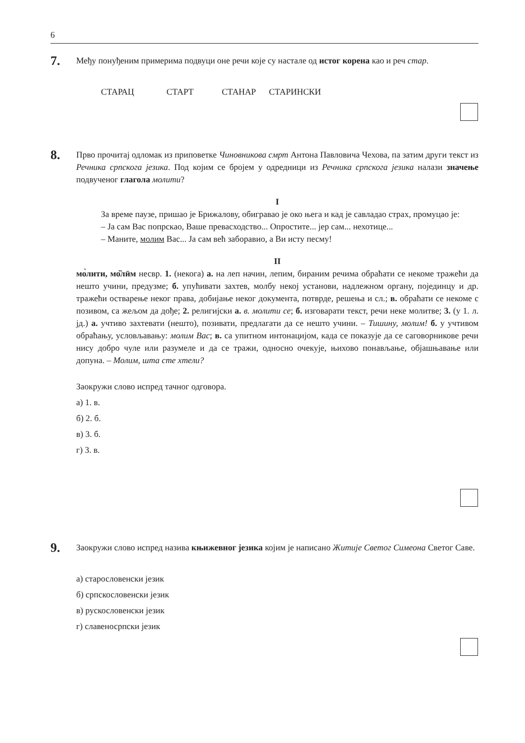6
7.
Међу понуђеним примерима подвуци оне речи које су настале од истог корена као и реч стар.
СТАРАЦ СТАРТ СТАНАР СТАРИНСКИ
8.
Прво прочитај одломак из приповетке Чиновникова смрт Антона Павловича Чехова, па затим други текст из Речника српскога језика. Под којим се бројем у одредници из Речника српскога језика налази значење подвученог глагола молити?
I
За време паузе, пришао је Брижалову, обигравао је око њега и кад је савладао страх, промуцао је:
– Ја сам Вас попрскао, Ваше превасходство... Опростите... јер сам... нехотице...
– Маните, молим Вас... Ја сам већ заборавио, а Ви исту песму!
II
мо̀лити, мо̏лӣм несвр. 1. (некога) а. на леп начин, лепим, бираним речима обраћати се некоме тражећи да нешто учини, предузме; б. упућивати захтев, молбу некој установи, надлежном органу, појединцу и др. тражећи остварење неког права, добијање неког документа, потврде, решења и сл.; в. обраћати се некоме с позивом, са жељом да дође; 2. религијски а. в. молити се; б. изговарати текст, речи неке молитве; 3. (у 1. л. јд.) а. учтиво захтевати (нешто), позивати, предлагати да се нешто учини. – Тишину, молим! б. у учтивом обраћању, условљавању: молим Вас; в. са упитном интонацијом, када се показује да се саговорникове речи нису добро чуле или разумеле и да се тражи, односно очекује, њихово понављање, објашњавање или допуна. – Молим, шта сте хтели?
Заокружи слово испред тачног одговора.
а) 1. в.
б) 2. б.
в) 3. б.
г) 3. в.
9.
Заокружи слово испред назива књижевног језика којим је написано Житије Светог Симеона Светог Саве.
а) старословенски језик
б) српскословенски језик
в) рускословенски језик
г) славеносрпски језик